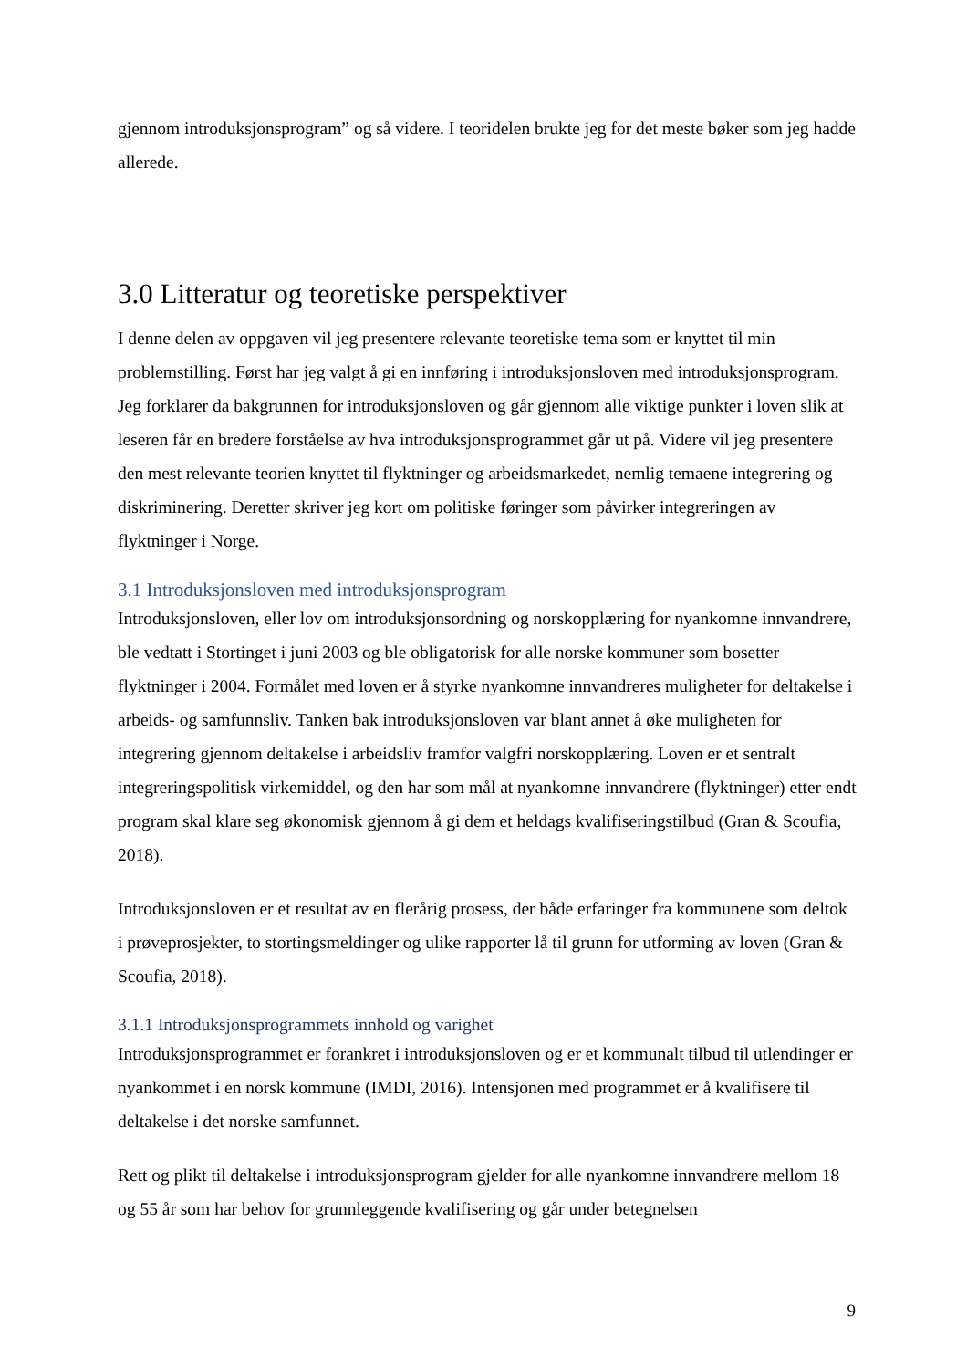gjennom introduksjonsprogram” og så videre. I teoridelen brukte jeg for det meste bøker som jeg hadde allerede.
3.0 Litteratur og teoretiske perspektiver
I denne delen av oppgaven vil jeg presentere relevante teoretiske tema som er knyttet til min problemstilling. Først har jeg valgt å gi en innføring i introduksjonsloven med introduksjonsprogram. Jeg forklarer da bakgrunnen for introduksjonsloven og går gjennom alle viktige punkter i loven slik at leseren får en bredere forståelse av hva introduksjonsprogrammet går ut på. Videre vil jeg presentere den mest relevante teorien knyttet til flyktninger og arbeidsmarkedet, nemlig temaene integrering og diskriminering. Deretter skriver jeg kort om politiske føringer som påvirker integreringen av flyktninger i Norge.
3.1 Introduksjonsloven med introduksjonsprogram
Introduksjonsloven, eller lov om introduksjonsordning og norskopplæring for nyankomne innvandrere, ble vedtatt i Stortinget i juni 2003 og ble obligatorisk for alle norske kommuner som bosetter flyktninger i 2004. Formålet med loven er å styrke nyankomne innvandreres muligheter for deltakelse i arbeids- og samfunnsliv. Tanken bak introduksjonsloven var blant annet å øke muligheten for integrering gjennom deltakelse i arbeidsliv framfor valgfri norskopplæring. Loven er et sentralt integreringspolitisk virkemiddel, og den har som mål at nyankomne innvandrere (flyktninger) etter endt program skal klare seg økonomisk gjennom å gi dem et heldags kvalifiseringstilbud (Gran & Scoufia, 2018).
Introduksjonsloven er et resultat av en flerårig prosess, der både erfaringer fra kommunene som deltok i prøveprosjekter, to stortingsmeldinger og ulike rapporter lå til grunn for utforming av loven (Gran & Scoufia, 2018).
3.1.1 Introduksjonsprogrammets innhold og varighet
Introduksjonsprogrammet er forankret i introduksjonsloven og er et kommunalt tilbud til utlendinger er nyankommet i en norsk kommune (IMDI, 2016). Intensjonen med programmet er å kvalifisere til deltakelse i det norske samfunnet.
Rett og plikt til deltakelse i introduksjonsprogram gjelder for alle nyankomne innvandrere mellom 18 og 55 år som har behov for grunnleggende kvalifisering og går under betegnelsen
9